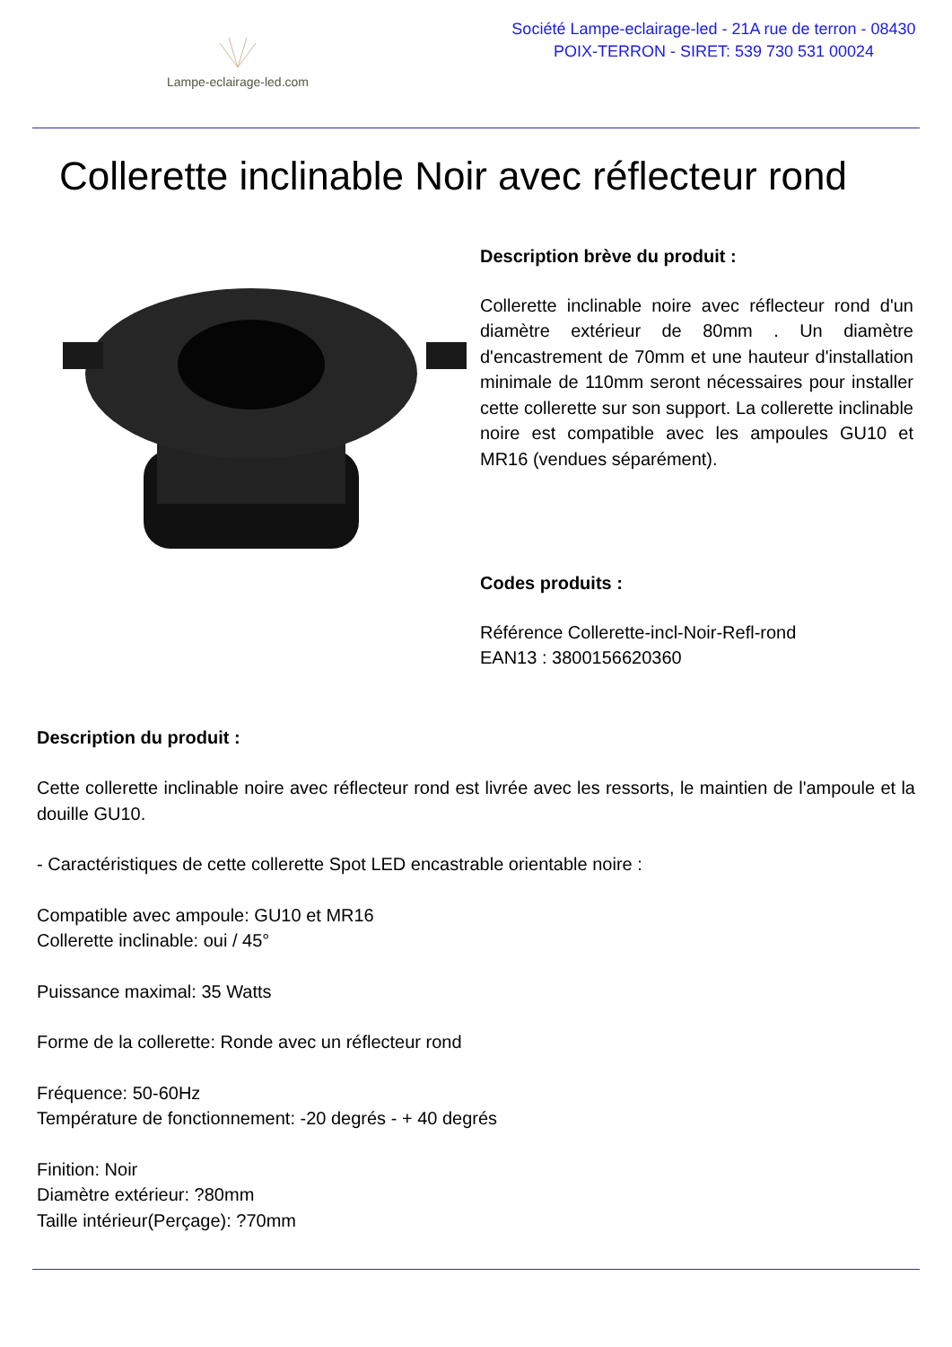Lampe-eclairage-led.com
Société Lampe-eclairage-led - 21A rue de terron - 08430
POIX-TERRON - SIRET: 539 730 531 00024
Collerette inclinable Noir avec réflecteur rond
Description brève du produit :
Collerette inclinable noire avec réflecteur rond d'un diamètre extérieur de 80mm . Un diamètre d'encastrement de 70mm et une hauteur d'installation minimale de 110mm seront nécessaires pour installer cette collerette sur son support. La collerette inclinable noire est compatible avec les ampoules GU10 et MR16 (vendues séparément).
Codes produits :
Référence Collerette-incl-Noir-Refl-rond
EAN13 : 3800156620360
Description du produit :
Cette collerette inclinable noire avec réflecteur rond est livrée avec les ressorts, le maintien de l'ampoule et la douille GU10.
- Caractéristiques de cette collerette Spot LED encastrable orientable noire :
Compatible avec ampoule: GU10 et MR16
Collerette inclinable: oui / 45°
Puissance maximal: 35 Watts
Forme de la collerette: Ronde avec un réflecteur rond
Fréquence: 50-60Hz
Température de fonctionnement: -20 degrés - + 40 degrés
Finition: Noir
Diamètre extérieur: ?80mm
Taille intérieur(Perçage): ?70mm